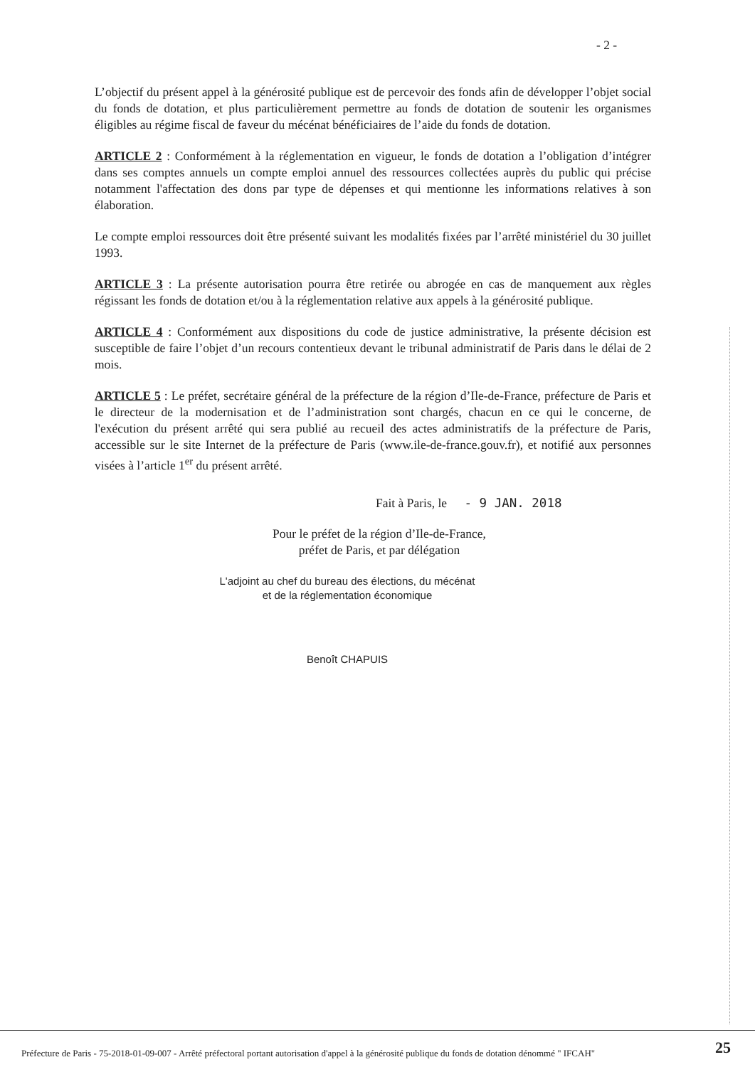- 2 -
L’objectif du présent appel à la générosité publique est de percevoir des fonds afin de développer l’objet social du fonds de dotation, et plus particulièrement permettre au fonds de dotation de soutenir les organismes éligibles au régime fiscal de faveur du mécénat bénéficiaires de l’aide du fonds de dotation.
ARTICLE 2 : Conformément à la réglementation en vigueur, le fonds de dotation a l’obligation d’intégrer dans ses comptes annuels un compte emploi annuel des ressources collectées auprès du public qui précise notamment l'affectation des dons par type de dépenses et qui mentionne les informations relatives à son élaboration.
Le compte emploi ressources doit être présenté suivant les modalités fixées par l’arrêté ministériel du 30 juillet 1993.
ARTICLE 3 : La présente autorisation pourra être retirée ou abrogée en cas de manquement aux règles régissant les fonds de dotation et/ou à la réglementation relative aux appels à la générosité publique.
ARTICLE 4 : Conformément aux dispositions du code de justice administrative, la présente décision est susceptible de faire l’objet d’un recours contentieux devant le tribunal administratif de Paris dans le délai de 2 mois.
ARTICLE 5 : Le préfet, secrétaire général de la préfecture de la région d’Ile-de-France, préfecture de Paris et le directeur de la modernisation et de l’administration sont chargés, chacun en ce qui le concerne, de l'exécution du présent arrêté qui sera publié au recueil des actes administratifs de la préfecture de Paris, accessible sur le site Internet de la préfecture de Paris (www.ile-de-france.gouv.fr), et notifié aux personnes visées à l’article 1<sup>er</sup> du présent arrêté.
Fait à Paris, le - 9 JAN. 2018
Pour le préfet de la région d’Ile-de-France,
préfet de Paris, et par délégation
L'adjoint au chef du bureau des élections, du mécénat
et de la réglementation économique
Benoît CHAPUIS
Préfecture de Paris - 75-2018-01-09-007 - Arrêté préfectoral portant autorisation d'appel à la générosité publique du fonds de dotation dénommé " IFCAH" 25